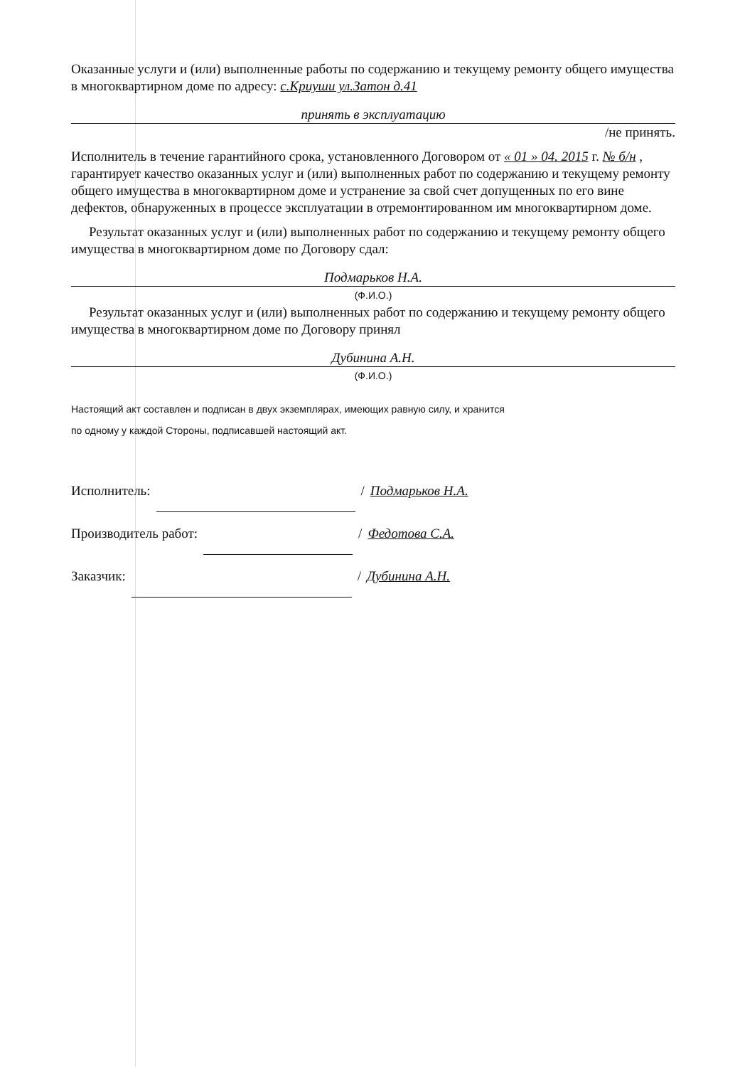Оказанные услуги и (или) выполненные работы по содержанию и текущему ремонту общего имущества в многоквартирном доме по адресу: с.Криуши ул.Затон д.41
принять в эксплуатацию
/не принять.
Исполнитель в течение гарантийного срока, установленного Договором от « 01 » 04. 2015 г. № б/н , гарантирует качество оказанных услуг и (или) выполненных работ по содержанию и текущему ремонту общего имущества в многоквартирном доме и устранение за свой счет допущенных по его вине дефектов, обнаруженных в процессе эксплуатации в отремонтированном им многоквартирном доме.
Результат оказанных услуг и (или) выполненных работ по содержанию и текущему ремонту общего имущества в многоквартирном доме по Договору сдал:
Подмарьков Н.А.
(Ф.И.О.)
Результат оказанных услуг и (или) выполненных работ по содержанию и текущему ремонту общего имущества в многоквартирном доме по Договору принял
Дубинина А.Н.
(Ф.И.О.)
Настоящий акт составлен и подписан в двух экземплярах, имеющих равную силу, и хранится
по одному у каждой Стороны, подписавшей настоящий акт.
Исполнитель: / Подмарьков Н.А.
Производитель работ: / Федотова С.А.
Заказчик: / Дубинина А.Н.